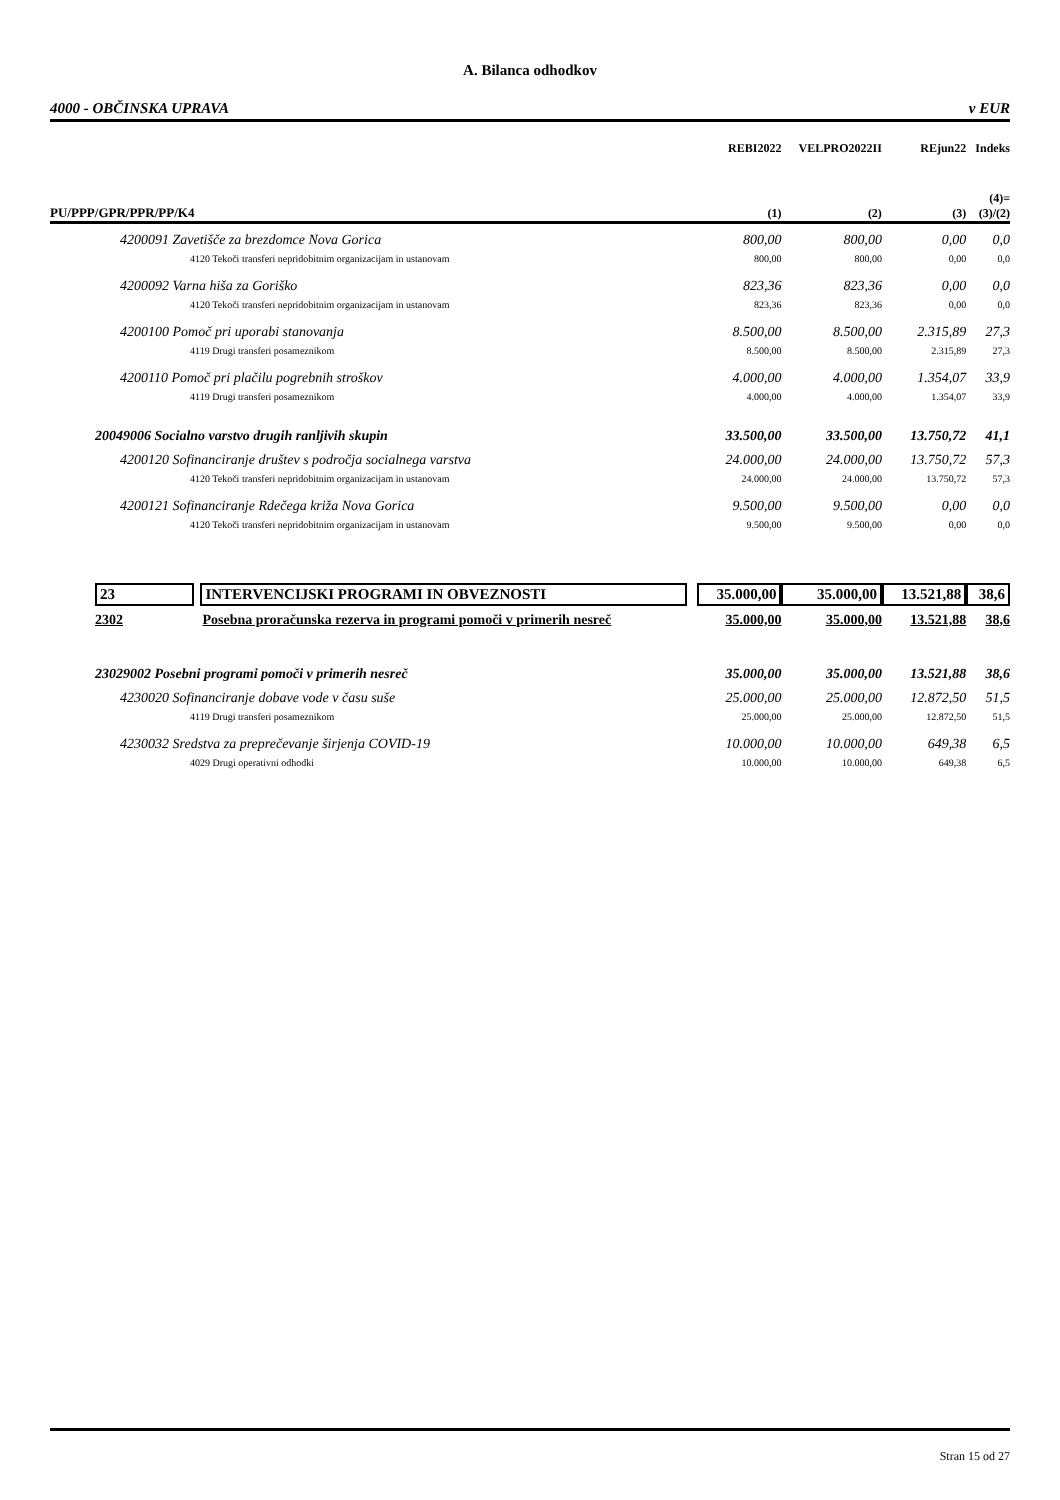A. Bilanca odhodkov
4000 - OBČINSKA UPRAVA v EUR
| | | REBI2022 | VELPRO2022II | REjun22 | Indeks |
| --- | --- | --- | --- | --- | --- |
| PU/PPP/GPR/PPR/PP/K4 | | (1) | (2) | (3) | (4)= (3)/(2) |
| 4200091 Zavetišče za brezdomce Nova Gorica | | 800,00 | 800,00 | 0,00 | 0,0 |
| 4120 Tekoči transferi nepridobitnim organizacijam in ustanovam | | 800,00 | 800,00 | 0,00 | 0,0 |
| 4200092 Varna hiša za Goriško | | 823,36 | 823,36 | 0,00 | 0,0 |
| 4120 Tekoči transferi nepridobitnim organizacijam in ustanovam | | 823,36 | 823,36 | 0,00 | 0,0 |
| 4200100 Pomoč pri uporabi stanovanja | | 8.500,00 | 8.500,00 | 2.315,89 | 27,3 |
| 4119 Drugi transferi posameznikom | | 8.500,00 | 8.500,00 | 2.315,89 | 27,3 |
| 4200110 Pomoč pri plačilu pogrebnih stroškov | | 4.000,00 | 4.000,00 | 1.354,07 | 33,9 |
| 4119 Drugi transferi posameznikom | | 4.000,00 | 4.000,00 | 1.354,07 | 33,9 |
| 20049006 Socialno varstvo drugih ranljivih skupin | | 33.500,00 | 33.500,00 | 13.750,72 | 41,1 |
| 4200120 Sofinanciranje društev s področja socialnega varstva | | 24.000,00 | 24.000,00 | 13.750,72 | 57,3 |
| 4120 Tekoči transferi nepridobitnim organizacijam in ustanovam | | 24.000,00 | 24.000,00 | 13.750,72 | 57,3 |
| 4200121 Sofinanciranje Rdečega križa Nova Gorica | | 9.500,00 | 9.500,00 | 0,00 | 0,0 |
| 4120 Tekoči transferi nepridobitnim organizacijam in ustanovam | | 9.500,00 | 9.500,00 | 0,00 | 0,0 |
| 23 | INTERVENCIJSKI PROGRAMI IN OBVEZNOSTI | 35.000,00 | 35.000,00 | 13.521,88 | 38,6 |
| 2302 | Posebna proračunska rezerva in programi pomoči v primerih nesreč | 35.000,00 | 35.000,00 | 13.521,88 | 38,6 |
| 23029002 Posebni programi pomoči v primerih nesreč | | 35.000,00 | 35.000,00 | 13.521,88 | 38,6 |
| 4230020 Sofinanciranje dobave vode v času suše | | 25.000,00 | 25.000,00 | 12.872,50 | 51,5 |
| 4119 Drugi transferi posameznikom | | 25.000,00 | 25.000,00 | 12.872,50 | 51,5 |
| 4230032 Sredstva za preprečevanje širjenja COVID-19 | | 10.000,00 | 10.000,00 | 649,38 | 6,5 |
| 4029 Drugi operativni odhodki | | 10.000,00 | 10.000,00 | 649,38 | 6,5 |
Stran 15 od 27